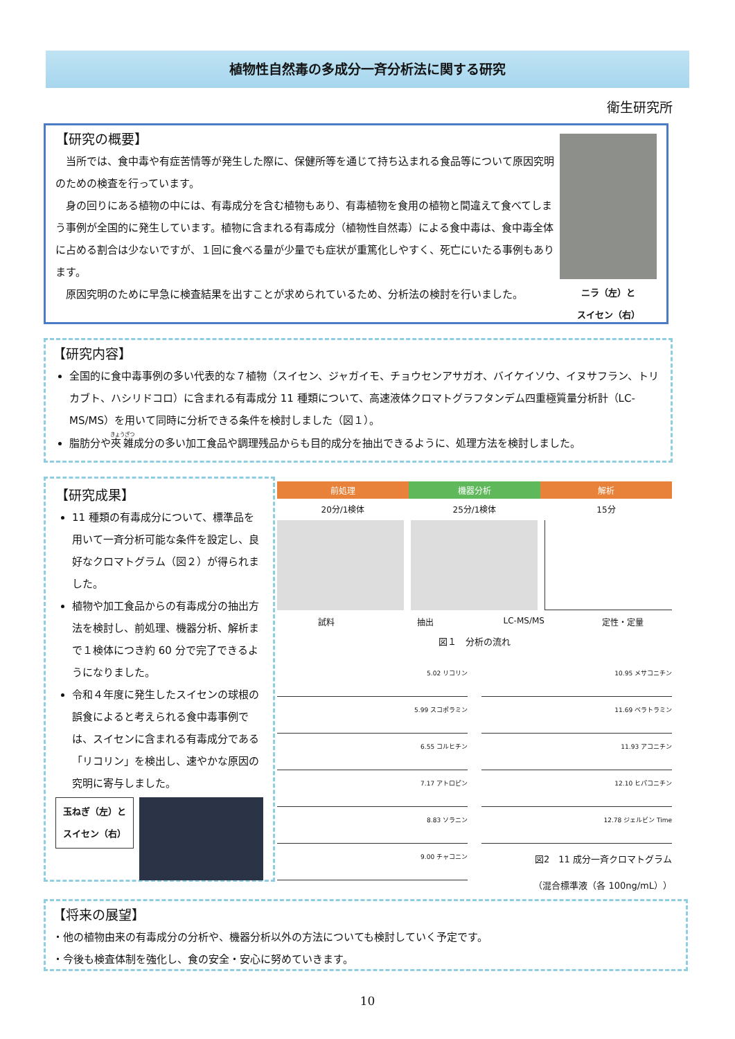植物性自然毒の多成分一斉分析法に関する研究
衛生研究所
【研究の概要】
　当所では、食中毒や有症苦情等が発生した際に、保健所等を通じて持ち込まれる食品等について原因究明のための検査を行っています。
　身の回りにある植物の中には、有毒成分を含む植物もあり、有毒植物を食用の植物と間違えて食べてしまう事例が全国的に発生しています。植物に含まれる有毒成分（植物性自然毒）による食中毒は、食中毒全体に占める割合は少ないですが、１回に食べる量が少量でも症状が重篤化しやすく、死亡にいたる事例もあります。
　原因究明のために早急に検査結果を出すことが求められているため、分析法の検討を行いました。
ニラ（左）と
スイセン（右）
【研究内容】
全国的に食中毒事例の多い代表的な７植物（スイセン、ジャガイモ、チョウセンアサガオ、バイケイソウ、イヌサフラン、トリカブト、ハシリドコロ）に含まれる有毒成分 11 種類について、高速液体クロマトグラフタンデム四重極質量分析計（LC-MS/MS）を用いて同時に分析できる条件を検討しました（図１）。
脂肪分や夾雑成分の多い加工食品や調理残品からも目的成分を抽出できるように、処理方法を検討しました。
【研究成果】
11 種類の有毒成分について、標準品を用いて一斉分析可能な条件を設定し、良好なクロマトグラム（図２）が得られました。
植物や加工食品からの有毒成分の抽出方法を検討し、前処理、機器分析、解析まで１検体につき約 60 分で完了できるようになりました。
令和４年度に発生したスイセンの球根の誤食によると考えられる食中毒事例では、スイセンに含まれる有毒成分である「リコリン」を検出し、速やかな原因の究明に寄与しました。
玉ねぎ（左）と
スイセン（右）
前処理 機器分析 解析
20分/1検体 25分/1検体 15分
試料 抽出 LC-MS/MS 定性・定量
図１　分析の流れ
5.02 リコリン
5.99 スコポラミン
6.55 コルヒチン
7.17 アトロピン
8.83 ソラニン
9.00 チャコニン
10.95 メサコニチン
11.69 ベラトラミン
11.93 アコニチン
12.10 ヒパコニチン
12.78 ジェルビン Time
図2　11 成分一斉クロマトグラム
（混合標準液（各 100ng/mL））
【将来の展望】
・他の植物由来の有毒成分の分析や、機器分析以外の方法についても検討していく予定です。
・今後も検査体制を強化し、食の安全・安心に努めていきます。
10